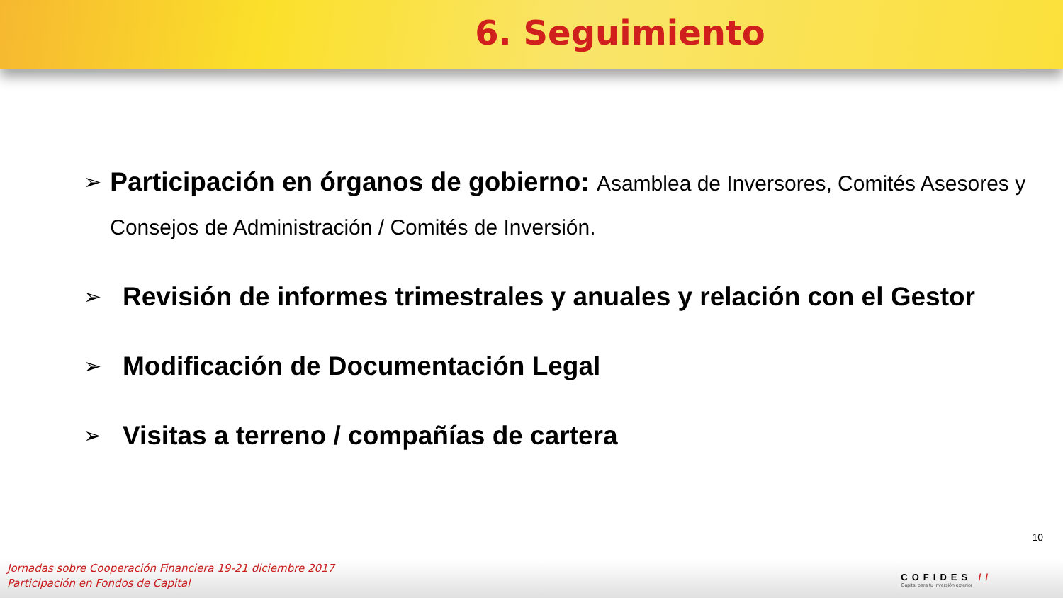6. Seguimiento
➢ Participación en órganos de gobierno: Asamblea de Inversores, Comités Asesores y Consejos de Administración / Comités de Inversión.
➢ Revisión de informes trimestrales y anuales y relación con el Gestor
➢ Modificación de Documentación Legal
➢ Visitas a terreno / compañías de cartera
10
Jornadas sobre Cooperación Financiera 19-21 diciembre 2017
Participación en Fondos de Capital
COFIDES //
Capital para tu inversión exterior